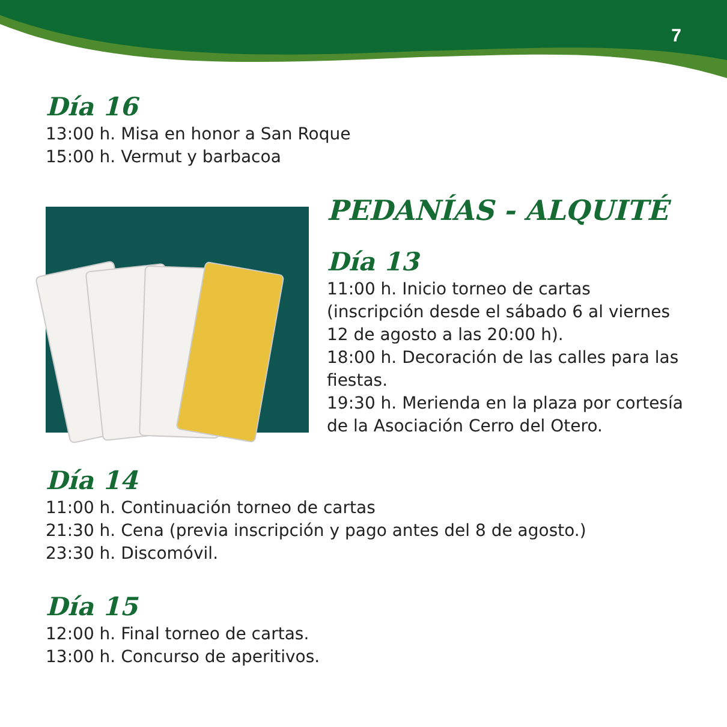7
Día 16
13:00 h. Misa en honor a San Roque
15:00 h. Vermut y barbacoa
PEDANÍAS - ALQUITÉ
Día 13
11:00 h. Inicio torneo de cartas
(inscripción desde el sábado 6 al viernes 12 de agosto a las 20:00 h).
18:00 h. Decoración de las calles para las fiestas.
19:30 h. Merienda en la plaza por cortesía de la Asociación Cerro del Otero.
Día 14
11:00 h. Continuación torneo de cartas
21:30 h. Cena (previa inscripción y pago antes del 8 de agosto.)
23:30 h. Discomóvil.
Día 15
12:00 h. Final torneo de cartas.
13:00 h. Concurso de aperitivos.